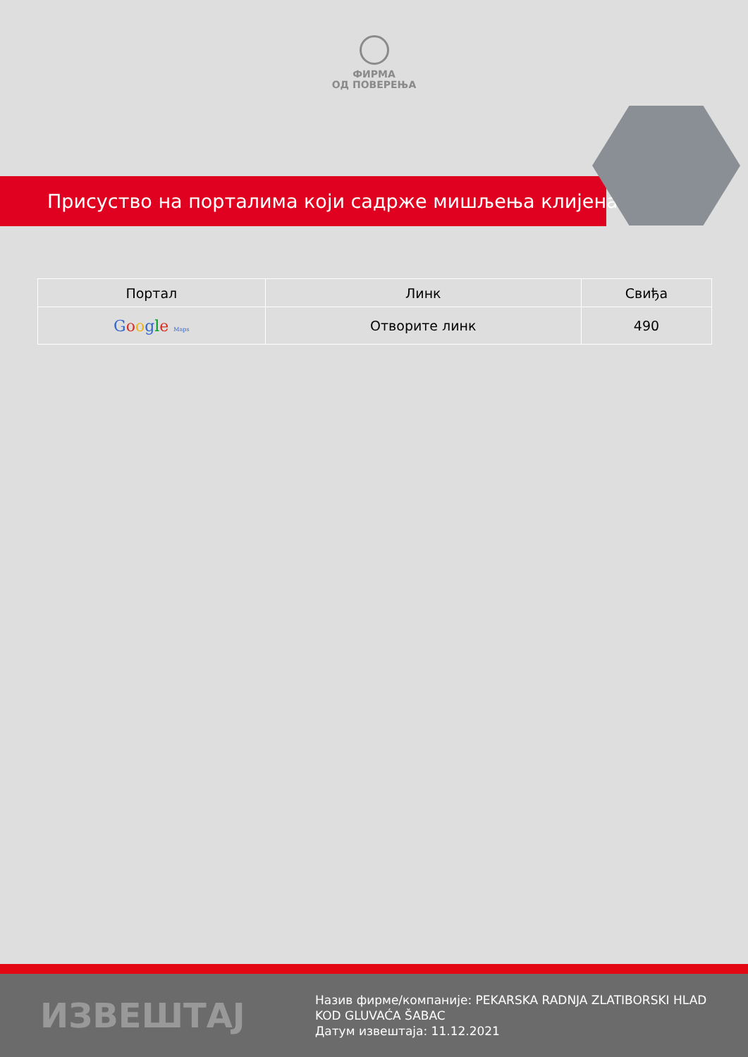ФИРМА
ОД ПОВЕРЕЊА
Присуство на порталима који садрже мишљења клијената
| Портал | Линк | Свиђа |
| --- | --- | --- |
| G o o g l e Maps | Отворите линк | 490 |
ИЗВЕШТАЈ
Назив фирме/компаније: PEKARSKA RADNJA ZLATIBORSKI HLAD KOD GLUVAĆA ŠABAC
Датум извештаја: 11.12.2021